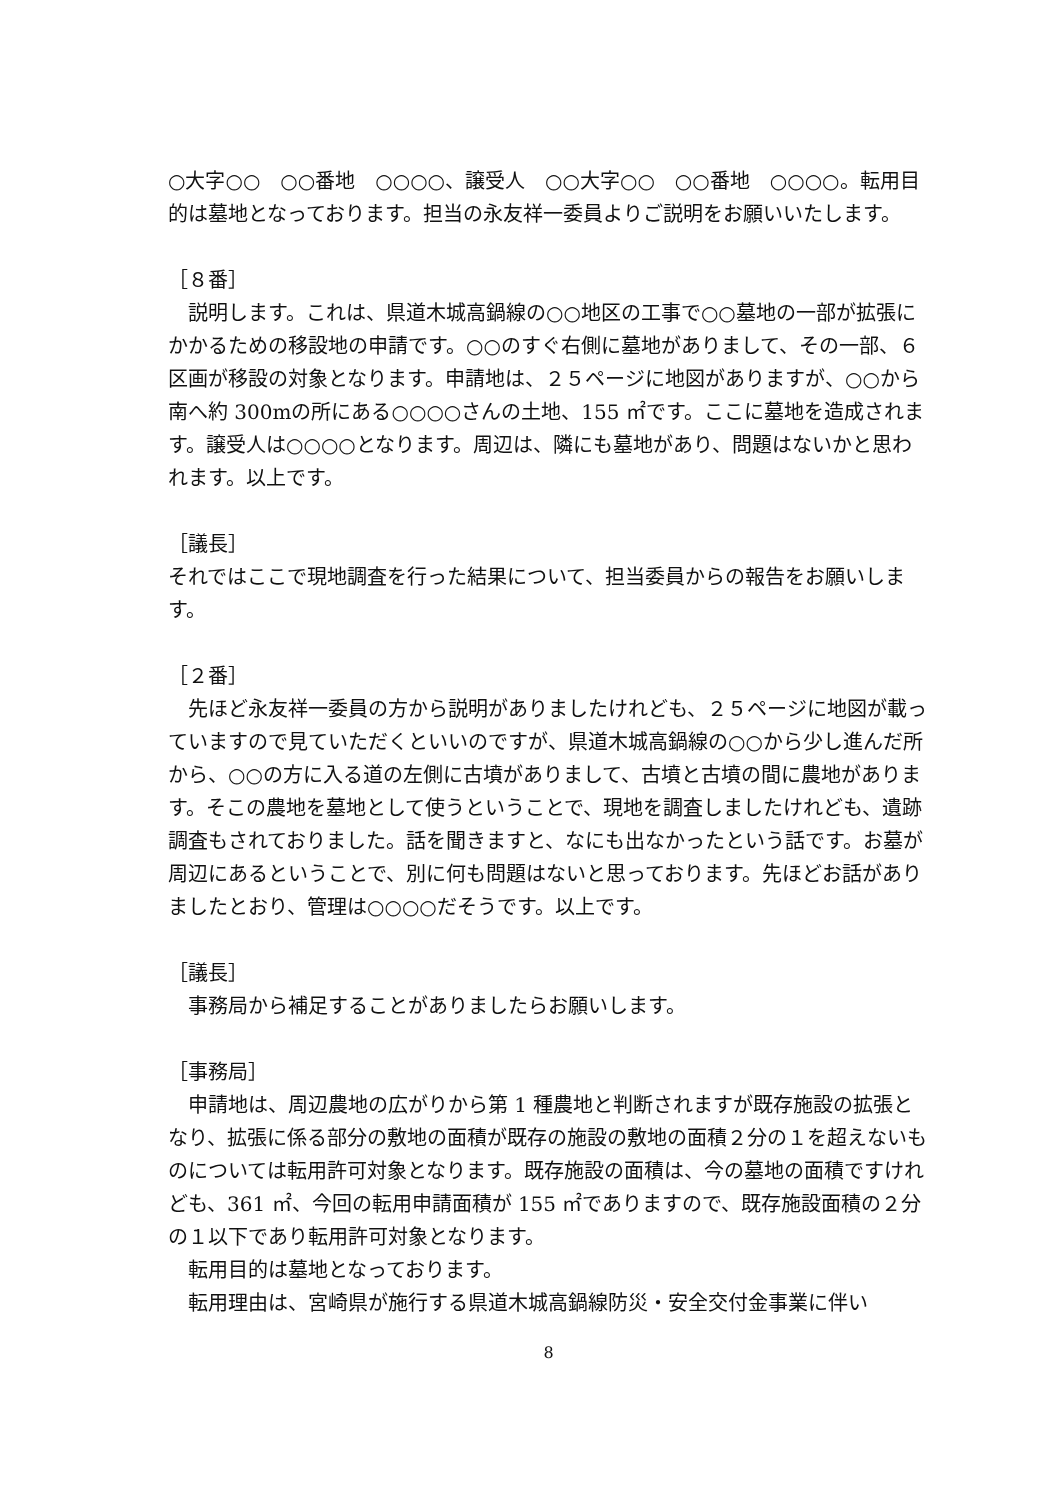○大字○○　○○番地　○○○○、譲受人　○○大字○○　○○番地　○○○○。転用目的は墓地となっております。担当の永友祥一委員よりご説明をお願いいたします。
［８番］
説明します。これは、県道木城高鍋線の○○地区の工事で○○墓地の一部が拡張にかかるための移設地の申請です。○○のすぐ右側に墓地がありまして、その一部、６区画が移設の対象となります。申請地は、２５ページに地図がありますが、○○から南へ約 300mの所にある○○○○さんの土地、155 ㎡です。ここに墓地を造成されます。譲受人は○○○○となります。周辺は、隣にも墓地があり、問題はないかと思われます。以上です。
［議長］
それではここで現地調査を行った結果について、担当委員からの報告をお願いします。
［２番］
先ほど永友祥一委員の方から説明がありましたけれども、２５ページに地図が載っていますので見ていただくといいのですが、県道木城高鍋線の○○から少し進んだ所から、○○の方に入る道の左側に古墳がありまして、古墳と古墳の間に農地があります。そこの農地を墓地として使うということで、現地を調査しましたけれども、遺跡調査もされておりました。話を聞きますと、なにも出なかったという話です。お墓が周辺にあるということで、別に何も問題はないと思っております。先ほどお話がありましたとおり、管理は○○○○だそうです。以上です。
［議長］
事務局から補足することがありましたらお願いします。
［事務局］
申請地は、周辺農地の広がりから第 1 種農地と判断されますが既存施設の拡張となり、拡張に係る部分の敷地の面積が既存の施設の敷地の面積２分の１を超えないものについては転用許可対象となります。既存施設の面積は、今の墓地の面積ですけれども、361 ㎡、今回の転用申請面積が 155 ㎡でありますので、既存施設面積の２分の１以下であり転用許可対象となります。
転用目的は墓地となっております。
転用理由は、宮崎県が施行する県道木城高鍋線防災・安全交付金事業に伴い
8